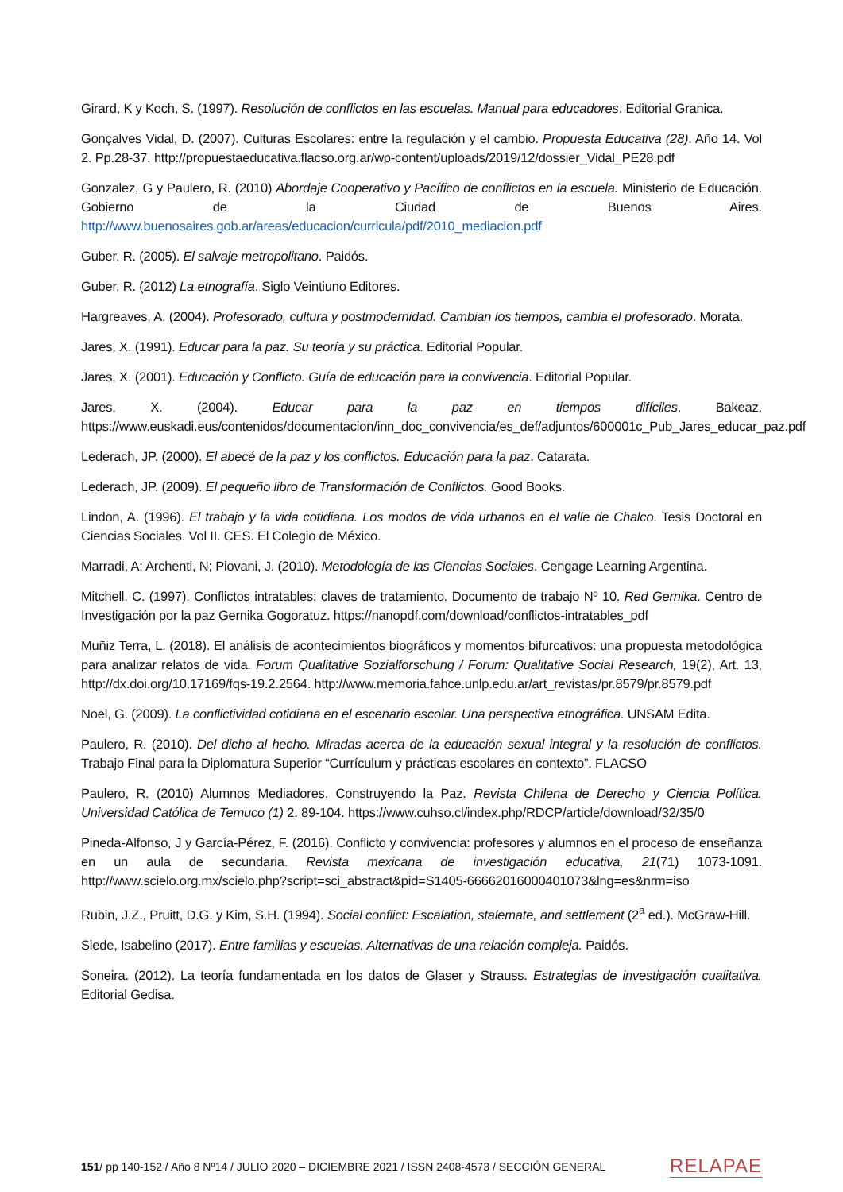Girard, K y Koch, S. (1997). Resolución de conflictos en las escuelas. Manual para educadores. Editorial Granica.
Gonçalves Vidal, D. (2007). Culturas Escolares: entre la regulación y el cambio. Propuesta Educativa (28). Año 14. Vol 2. Pp.28-37. http://propuestaeducativa.flacso.org.ar/wp-content/uploads/2019/12/dossier_Vidal_PE28.pdf
Gonzalez, G y Paulero, R. (2010) Abordaje Cooperativo y Pacífico de conflictos en la escuela. Ministerio de Educación. Gobierno de la Ciudad de Buenos Aires. http://www.buenosaires.gob.ar/areas/educacion/curricula/pdf/2010_mediacion.pdf
Guber, R. (2005). El salvaje metropolitano. Paidós.
Guber, R. (2012) La etnografía. Siglo Veintiuno Editores.
Hargreaves, A. (2004). Profesorado, cultura y postmodernidad. Cambian los tiempos, cambia el profesorado. Morata.
Jares, X. (1991). Educar para la paz. Su teoría y su práctica. Editorial Popular.
Jares, X. (2001). Educación y Conflicto. Guía de educación para la convivencia. Editorial Popular.
Jares, X. (2004). Educar para la paz en tiempos difíciles. Bakeaz. https://www.euskadi.eus/contenidos/documentacion/inn_doc_convivencia/es_def/adjuntos/600001c_Pub_Jares_educar_paz.pdf
Lederach, JP. (2000). El abecé de la paz y los conflictos. Educación para la paz. Catarata.
Lederach, JP. (2009). El pequeño libro de Transformación de Conflictos. Good Books.
Lindon, A. (1996). El trabajo y la vida cotidiana. Los modos de vida urbanos en el valle de Chalco. Tesis Doctoral en Ciencias Sociales. Vol II. CES. El Colegio de México.
Marradi, A; Archenti, N; Piovani, J. (2010). Metodología de las Ciencias Sociales. Cengage Learning Argentina.
Mitchell, C. (1997). Conflictos intratables: claves de tratamiento. Documento de trabajo Nº 10. Red Gernika. Centro de Investigación por la paz Gernika Gogoratuz. https://nanopdf.com/download/conflictos-intratables_pdf
Muñiz Terra, L. (2018). El análisis de acontecimientos biográficos y momentos bifurcativos: una propuesta metodológica para analizar relatos de vida. Forum Qualitative Sozialforschung / Forum: Qualitative Social Research, 19(2), Art. 13, http://dx.doi.org/10.17169/fqs-19.2.2564. http://www.memoria.fahce.unlp.edu.ar/art_revistas/pr.8579/pr.8579.pdf
Noel, G. (2009). La conflictividad cotidiana en el escenario escolar. Una perspectiva etnográfica. UNSAM Edita.
Paulero, R. (2010). Del dicho al hecho. Miradas acerca de la educación sexual integral y la resolución de conflictos. Trabajo Final para la Diplomatura Superior “Currículum y prácticas escolares en contexto”. FLACSO
Paulero, R. (2010) Alumnos Mediadores. Construyendo la Paz. Revista Chilena de Derecho y Ciencia Política. Universidad Católica de Temuco (1) 2. 89-104. https://www.cuhso.cl/index.php/RDCP/article/download/32/35/0
Pineda-Alfonso, J y García-Pérez, F. (2016). Conflicto y convivencia: profesores y alumnos en el proceso de enseñanza en un aula de secundaria. Revista mexicana de investigación educativa, 21(71) 1073-1091. http://www.scielo.org.mx/scielo.php?script=sci_abstract&pid=S1405-66662016000401073&lng=es&nrm=iso
Rubin, J.Z., Pruitt, D.G. y Kim, S.H. (1994). Social conflict: Escalation, stalemate, and settlement (2<sup>a</sup> ed.). McGraw-Hill.
Siede, Isabelino (2017). Entre familias y escuelas. Alternativas de una relación compleja. Paidós.
Soneira. (2012). La teoría fundamentada en los datos de Glaser y Strauss. Estrategias de investigación cualitativa. Editorial Gedisa.
151/ pp 140-152 / Año 8 Nº14 / JULIO 2020 – DICIEMBRE 2021 / ISSN 2408-4573 / SECCIÓN GENERAL RELAPAE